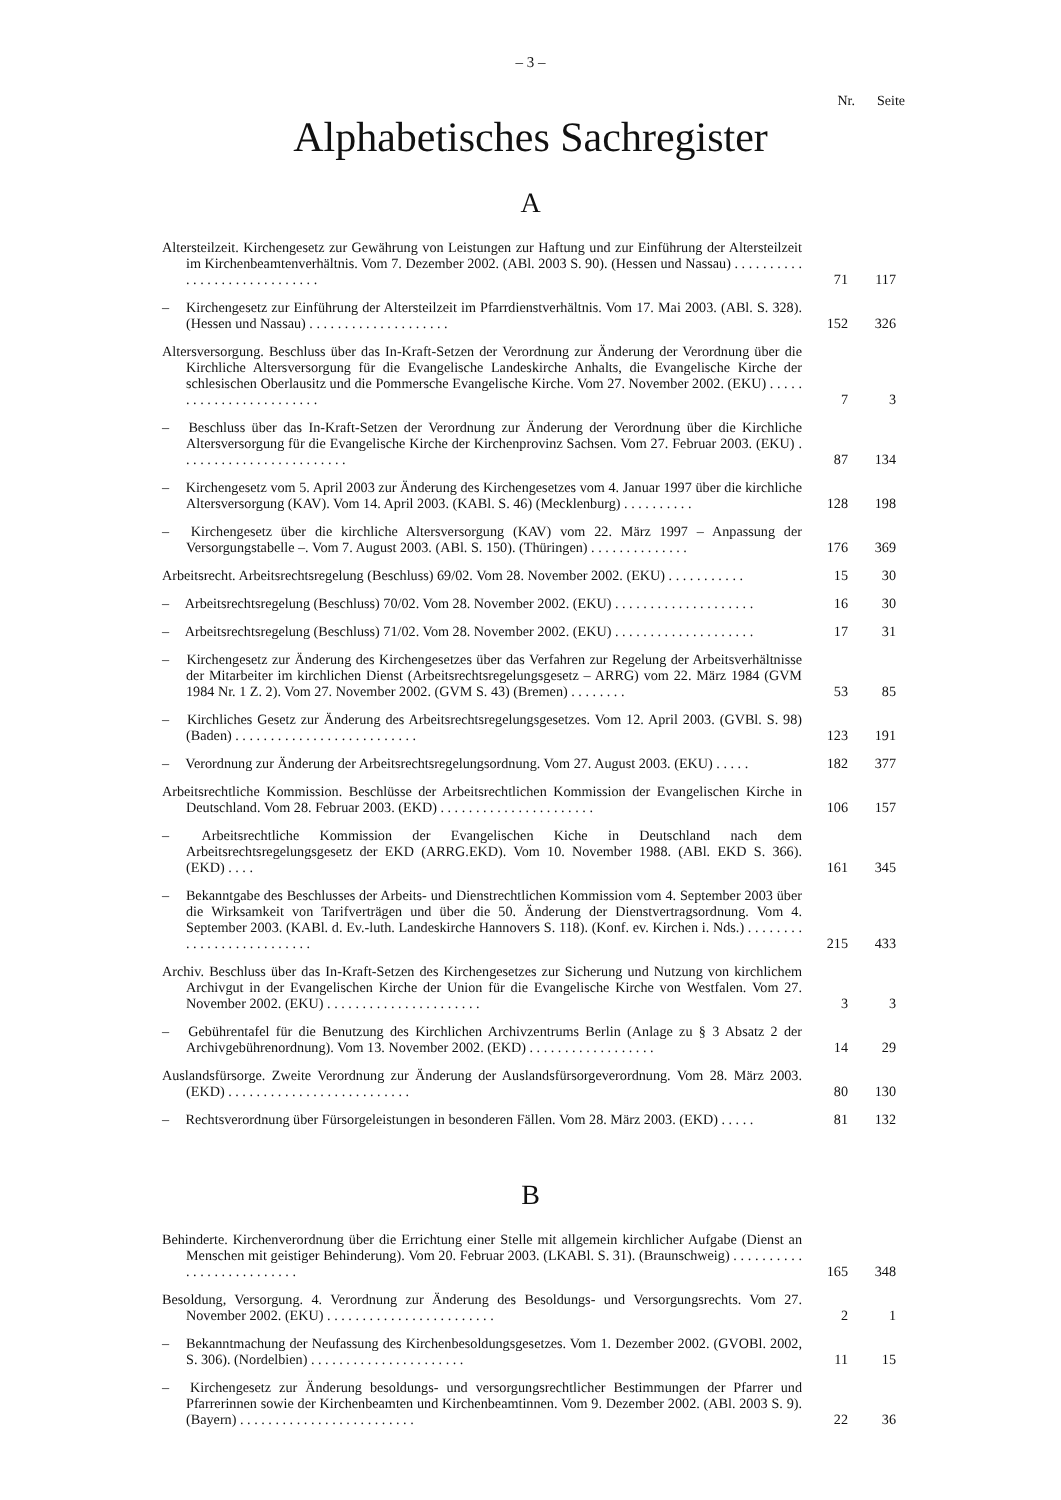– 3 –
Nr. Seite
Alphabetisches Sachregister
A
| Altersteilzeit. Kirchengesetz zur Gewährung von Leistungen zur Haftung und zur Einführung der Altersteilzeit im Kirchenbeamtenverhältnis. Vom 7. Dezember 2002. (ABl. 2003 S. 90). (Hessen und Nassau) . . . . . . . . . . . . . . . . . . . . . . . . . . . . . | 71 | 117 |
| – Kirchengesetz zur Einführung der Altersteilzeit im Pfarrdienstverhältnis. Vom 17. Mai 2003. (ABl. S. 328). (Hessen und Nassau) . . . . . . . . . . . . . . . . . . . . | 152 | 326 |
| Altersversorgung. Beschluss über das In-Kraft-Setzen der Verordnung zur Änderung der Verordnung über die Kirchliche Altersversorgung für die Evangelische Landeskirche Anhalts, die Evangelische Kirche der schlesischen Oberlausitz und die Pommersche Evangelische Kirche. Vom 27. November 2002. (EKU) . . . . . . . . . . . . . . . . . . . . . . . . | 7 | 3 |
| – Beschluss über das In-Kraft-Setzen der Verordnung zur Änderung der Verordnung über die Kirchliche Altersversorgung für die Evangelische Kirche der Kirchenprovinz Sachsen. Vom 27. Februar 2003. (EKU) . . . . . . . . . . . . . . . . . . . . . . . . | 87 | 134 |
| – Kirchengesetz vom 5. April 2003 zur Änderung des Kirchengesetzes vom 4. Januar 1997 über die kirchliche Altersversorgung (KAV). Vom 14. April 2003. (KABl. S. 46) (Mecklenburg) . . . . . . . . . . | 128 | 198 |
| – Kirchengesetz über die kirchliche Altersversorgung (KAV) vom 22. März 1997 – Anpassung der Versorgungstabelle –. Vom 7. August 2003. (ABl. S. 150). (Thüringen) . . . . . . . . . . . . . . | 176 | 369 |
| Arbeitsrecht. Arbeitsrechtsregelung (Beschluss) 69/02. Vom 28. November 2002. (EKU) . . . . . . . . . . . | 15 | 30 |
| – Arbeitsrechtsregelung (Beschluss) 70/02. Vom 28. November 2002. (EKU) . . . . . . . . . . . . . . . . . . . . | 16 | 30 |
| – Arbeitsrechtsregelung (Beschluss) 71/02. Vom 28. November 2002. (EKU) . . . . . . . . . . . . . . . . . . . . | 17 | 31 |
| – Kirchengesetz zur Änderung des Kirchengesetzes über das Verfahren zur Regelung der Arbeitsverhältnisse der Mitarbeiter im kirchlichen Dienst (Arbeitsrechtsregelungsgesetz – ARRG) vom 22. März 1984 (GVM 1984 Nr. 1 Z. 2). Vom 27. November 2002. (GVM S. 43) (Bremen) . . . . . . . . | 53 | 85 |
| – Kirchliches Gesetz zur Änderung des Arbeitsrechtsregelungsgesetzes. Vom 12. April 2003. (GVBl. S. 98) (Baden) . . . . . . . . . . . . . . . . . . . . . . . . . . | 123 | 191 |
| – Verordnung zur Änderung der Arbeitsrechtsregelungsordnung. Vom 27. August 2003. (EKU) . . . . . | 182 | 377 |
| Arbeitsrechtliche Kommission. Beschlüsse der Arbeitsrechtlichen Kommission der Evangelischen Kirche in Deutschland. Vom 28. Februar 2003. (EKD) . . . . . . . . . . . . . . . . . . . . . . | 106 | 157 |
| – Arbeitsrechtliche Kommission der Evangelischen Kiche in Deutschland nach dem Arbeitsrechtsregelungsgesetz der EKD (ARRG.EKD). Vom 10. November 1988. (ABl. EKD S. 366). (EKD) . . . . | 161 | 345 |
| – Bekanntgabe des Beschlusses der Arbeits- und Dienstrechtlichen Kommission vom 4. September 2003 über die Wirksamkeit von Tarifverträgen und über die 50. Änderung der Dienstvertragsordnung. Vom 4. September 2003. (KABl. d. Ev.-luth. Landeskirche Hannovers S. 118). (Konf. ev. Kirchen i. Nds.) . . . . . . . . . . . . . . . . . . . . . . . . . . | 215 | 433 |
| Archiv. Beschluss über das In-Kraft-Setzen des Kirchengesetzes zur Sicherung und Nutzung von kirchlichem Archivgut in der Evangelischen Kirche der Union für die Evangelische Kirche von Westfalen. Vom 27. November 2002. (EKU) . . . . . . . . . . . . . . . . . . . . . . | 3 | 3 |
| – Gebührentafel für die Benutzung des Kirchlichen Archivzentrums Berlin (Anlage zu § 3 Absatz 2 der Archivgebührenordnung). Vom 13. November 2002. (EKD) . . . . . . . . . . . . . . . . . . | 14 | 29 |
| Auslandsfürsorge. Zweite Verordnung zur Änderung der Auslandsfürsorgeverordnung. Vom 28. März 2003. (EKD) . . . . . . . . . . . . . . . . . . . . . . . . . . | 80 | 130 |
| – Rechtsverordnung über Fürsorgeleistungen in besonderen Fällen. Vom 28. März 2003. (EKD) . . . . . | 81 | 132 |
B
| Behinderte. Kirchenverordnung über die Errichtung einer Stelle mit allgemein kirchlicher Aufgabe (Dienst an Menschen mit geistiger Behinderung). Vom 20. Februar 2003. (LKABl. S. 31). (Braunschweig) . . . . . . . . . . . . . . . . . . . . . . . . . . | 165 | 348 |
| Besoldung, Versorgung. 4. Verordnung zur Änderung des Besoldungs- und Versorgungsrechts. Vom 27. November 2002. (EKU) . . . . . . . . . . . . . . . . . . . . . . . . | 2 | 1 |
| – Bekanntmachung der Neufassung des Kirchenbesoldungsgesetzes. Vom 1. Dezember 2002. (GVOBl. 2002, S. 306). (Nordelbien) . . . . . . . . . . . . . . . . . . . . . . | 11 | 15 |
| – Kirchengesetz zur Änderung besoldungs- und versorgungsrechtlicher Bestimmungen der Pfarrer und Pfarrerinnen sowie der Kirchenbeamten und Kirchenbeamtinnen. Vom 9. Dezember 2002. (ABl. 2003 S. 9). (Bayern) . . . . . . . . . . . . . . . . . . . . . . . . . | 22 | 36 |